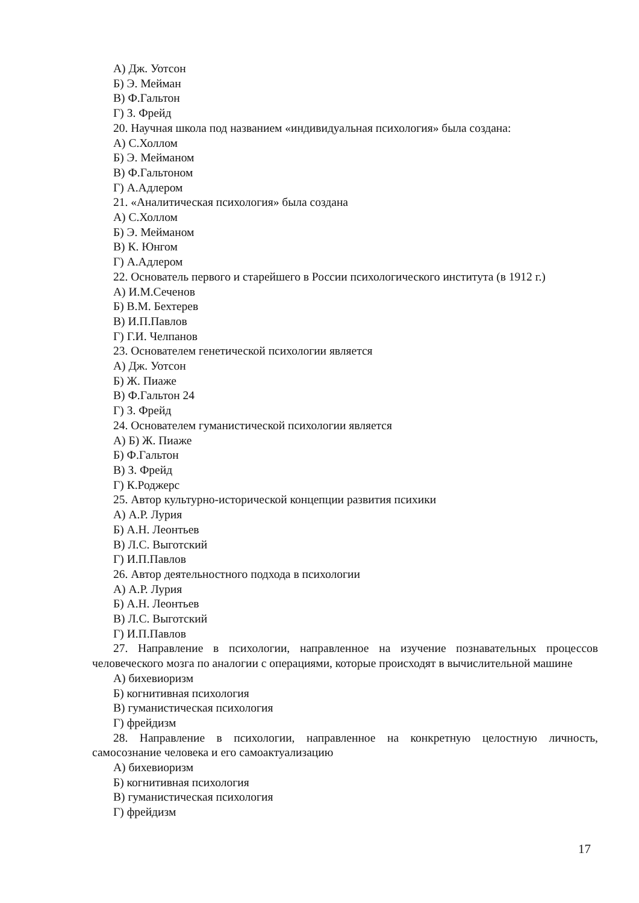А) Дж. Уотсон
Б) Э. Мейман
В) Ф.Гальтон
Г) З. Фрейд
20. Научная школа под названием «индивидуальная психология» была создана:
А) С.Холлом
Б) Э. Мейманом
В) Ф.Гальтоном
Г) А.Адлером
21. «Аналитическая психология» была создана
А) С.Холлом
Б) Э. Мейманом
В) К. Юнгом
Г) А.Адлером
22. Основатель первого и старейшего в России психологического института (в 1912 г.)
А) И.М.Сеченов
Б) В.М. Бехтерев
В) И.П.Павлов
Г) Г.И. Челпанов
23. Основателем генетической психологии является
А) Дж. Уотсон
Б) Ж. Пиаже
В) Ф.Гальтон 24
Г) З. Фрейд
24. Основателем гуманистической психологии является
А) Б) Ж. Пиаже
Б) Ф.Гальтон
В) З. Фрейд
Г) К.Роджерс
25. Автор культурно-исторической концепции развития психики
А) А.Р. Лурия
Б) А.Н. Леонтьев
В) Л.С. Выготский
Г) И.П.Павлов
26. Автор деятельностного подхода в психологии
А) А.Р. Лурия
Б) А.Н. Леонтьев
В) Л.С. Выготский
Г) И.П.Павлов
27. Направление в психологии, направленное на изучение познавательных процессов человеческого мозга по аналогии с операциями, которые происходят в вычислительной машине
А) бихевиоризм
Б) когнитивная психология
В) гуманистическая психология
Г) фрейдизм
28. Направление в психологии, направленное на конкретную целостную личность, самосознание человека и его самоактуализацию
А) бихевиоризм
Б) когнитивная психология
В) гуманистическая психология
Г) фрейдизм
17